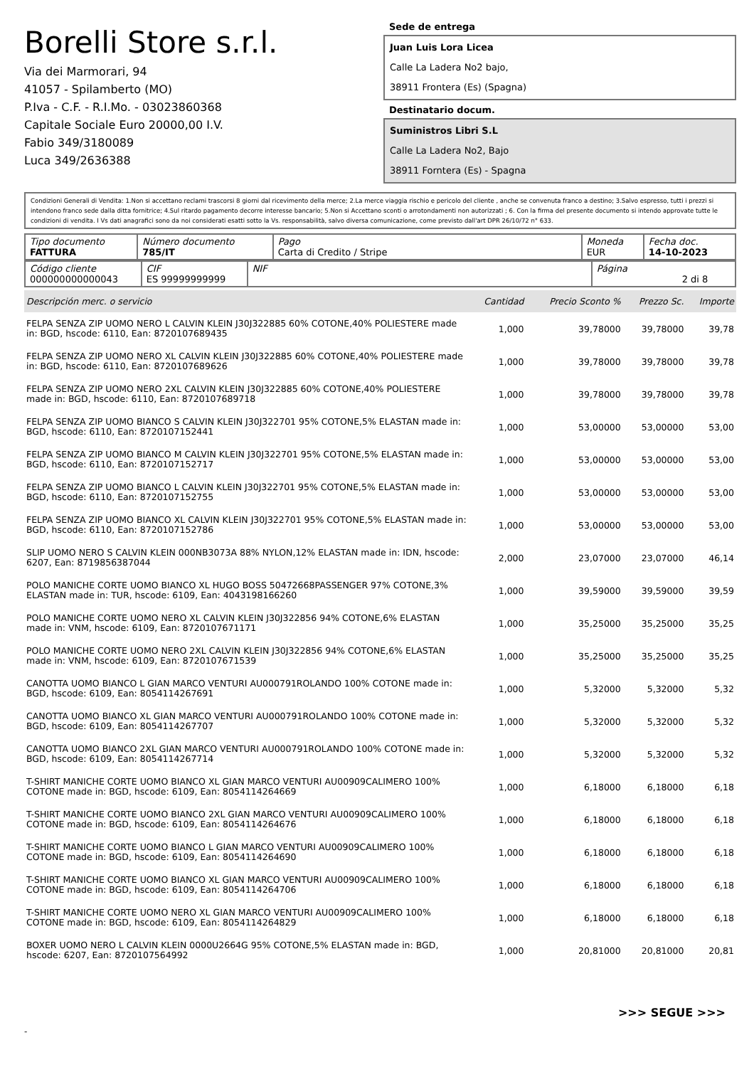Borelli Store s.r.l.
Via dei Marmorari, 94
41057 - Spilamberto (MO)
P.Iva - C.F. - R.I.Mo. - 03023860368
Capitale Sociale Euro 20000,00 I.V.
Fabio 349/3180089
Luca 349/2636388
Sede de entrega
Juan Luis Lora Licea
Calle La Ladera No2 bajo,
38911 Frontera (Es) (Spagna)
Destinatario docum.
Suministros Libri S.L
Calle La Ladera No2, Bajo
38911 Forntera (Es) - Spagna
Condizioni Generali di Vendita: 1.Non si accettano reclami trascorsi 8 giorni dal ricevimento della merce; 2.La merce viaggia rischio e pericolo del cliente , anche se convenuta franco a destino; 3.Salvo espresso, tutti i prezzi si intendono franco sede dalla ditta fornitrice; 4.Sul ritardo pagamento decorre interesse bancario; 5.Non si Accettano sconti o arrotondamenti non autorizzati ; 6. Con la firma del presente documento si intendo approvate tutte le condizioni di vendita. I Vs dati anagrafici sono da noi considerati esatti sotto la Vs. responsabilità, salvo diversa comunicazione, come previsto dall'art DPR 26/10/72 n° 633.
| Tipo documento FATTURA | Número documento 785/IT | Pago Carta di Credito / Stripe | Moneda EUR | Fecha doc. 14-10-2023 |
| Código cliente 000000000000043 | CIF ES 99999999999 | NIF | Página 2 di 8 |
| Descripción merc. o servicio | Cantidad | Precio Sconto % | Prezzo Sc. | Importe |
| --- | --- | --- | --- | --- |
| FELPA SENZA ZIP UOMO NERO L CALVIN KLEIN J30J322885 60% COTONE,40% POLIESTERE made in: BGD, hscode: 6110, Ean: 8720107689435 | 1,000 | 39,78000 | 39,78000 | 39,78 |
| FELPA SENZA ZIP UOMO NERO XL CALVIN KLEIN J30J322885 60% COTONE,40% POLIESTERE made in: BGD, hscode: 6110, Ean: 8720107689626 | 1,000 | 39,78000 | 39,78000 | 39,78 |
| FELPA SENZA ZIP UOMO NERO 2XL CALVIN KLEIN J30J322885 60% COTONE,40% POLIESTERE made in: BGD, hscode: 6110, Ean: 8720107689718 | 1,000 | 39,78000 | 39,78000 | 39,78 |
| FELPA SENZA ZIP UOMO BIANCO S CALVIN KLEIN J30J322701 95% COTONE,5% ELASTAN made in: BGD, hscode: 6110, Ean: 8720107152441 | 1,000 | 53,00000 | 53,00000 | 53,00 |
| FELPA SENZA ZIP UOMO BIANCO M CALVIN KLEIN J30J322701 95% COTONE,5% ELASTAN made in: BGD, hscode: 6110, Ean: 8720107152717 | 1,000 | 53,00000 | 53,00000 | 53,00 |
| FELPA SENZA ZIP UOMO BIANCO L CALVIN KLEIN J30J322701 95% COTONE,5% ELASTAN made in: BGD, hscode: 6110, Ean: 8720107152755 | 1,000 | 53,00000 | 53,00000 | 53,00 |
| FELPA SENZA ZIP UOMO BIANCO XL CALVIN KLEIN J30J322701 95% COTONE,5% ELASTAN made in: BGD, hscode: 6110, Ean: 8720107152786 | 1,000 | 53,00000 | 53,00000 | 53,00 |
| SLIP UOMO NERO S CALVIN KLEIN 000NB3073A 88% NYLON,12% ELASTAN made in: IDN, hscode: 6207, Ean: 8719856387044 | 2,000 | 23,07000 | 23,07000 | 46,14 |
| POLO MANICHE CORTE UOMO BIANCO XL HUGO BOSS 50472668PASSENGER 97% COTONE,3% ELASTAN made in: TUR, hscode: 6109, Ean: 4043198166260 | 1,000 | 39,59000 | 39,59000 | 39,59 |
| POLO MANICHE CORTE UOMO NERO XL CALVIN KLEIN J30J322856 94% COTONE,6% ELASTAN made in: VNM, hscode: 6109, Ean: 8720107671171 | 1,000 | 35,25000 | 35,25000 | 35,25 |
| POLO MANICHE CORTE UOMO NERO 2XL CALVIN KLEIN J30J322856 94% COTONE,6% ELASTAN made in: VNM, hscode: 6109, Ean: 8720107671539 | 1,000 | 35,25000 | 35,25000 | 35,25 |
| CANOTTA UOMO BIANCO L GIAN MARCO VENTURI AU000791ROLANDO 100% COTONE made in: BGD, hscode: 6109, Ean: 8054114267691 | 1,000 | 5,32000 | 5,32000 | 5,32 |
| CANOTTA UOMO BIANCO XL GIAN MARCO VENTURI AU000791ROLANDO 100% COTONE made in: BGD, hscode: 6109, Ean: 8054114267707 | 1,000 | 5,32000 | 5,32000 | 5,32 |
| CANOTTA UOMO BIANCO 2XL GIAN MARCO VENTURI AU000791ROLANDO 100% COTONE made in: BGD, hscode: 6109, Ean: 8054114267714 | 1,000 | 5,32000 | 5,32000 | 5,32 |
| T-SHIRT MANICHE CORTE UOMO BIANCO XL GIAN MARCO VENTURI AU00909CALIMERO 100% COTONE made in: BGD, hscode: 6109, Ean: 8054114264669 | 1,000 | 6,18000 | 6,18000 | 6,18 |
| T-SHIRT MANICHE CORTE UOMO BIANCO 2XL GIAN MARCO VENTURI AU00909CALIMERO 100% COTONE made in: BGD, hscode: 6109, Ean: 8054114264676 | 1,000 | 6,18000 | 6,18000 | 6,18 |
| T-SHIRT MANICHE CORTE UOMO BIANCO L GIAN MARCO VENTURI AU00909CALIMERO 100% COTONE made in: BGD, hscode: 6109, Ean: 8054114264690 | 1,000 | 6,18000 | 6,18000 | 6,18 |
| T-SHIRT MANICHE CORTE UOMO BIANCO XL GIAN MARCO VENTURI AU00909CALIMERO 100% COTONE made in: BGD, hscode: 6109, Ean: 8054114264706 | 1,000 | 6,18000 | 6,18000 | 6,18 |
| T-SHIRT MANICHE CORTE UOMO NERO XL GIAN MARCO VENTURI AU00909CALIMERO 100% COTONE made in: BGD, hscode: 6109, Ean: 8054114264829 | 1,000 | 6,18000 | 6,18000 | 6,18 |
| BOXER UOMO NERO L CALVIN KLEIN 0000U2664G 95% COTONE,5% ELASTAN made in: BGD, hscode: 6207, Ean: 8720107564992 | 1,000 | 20,81000 | 20,81000 | 20,81 |
>>> SEGUE >>>
-